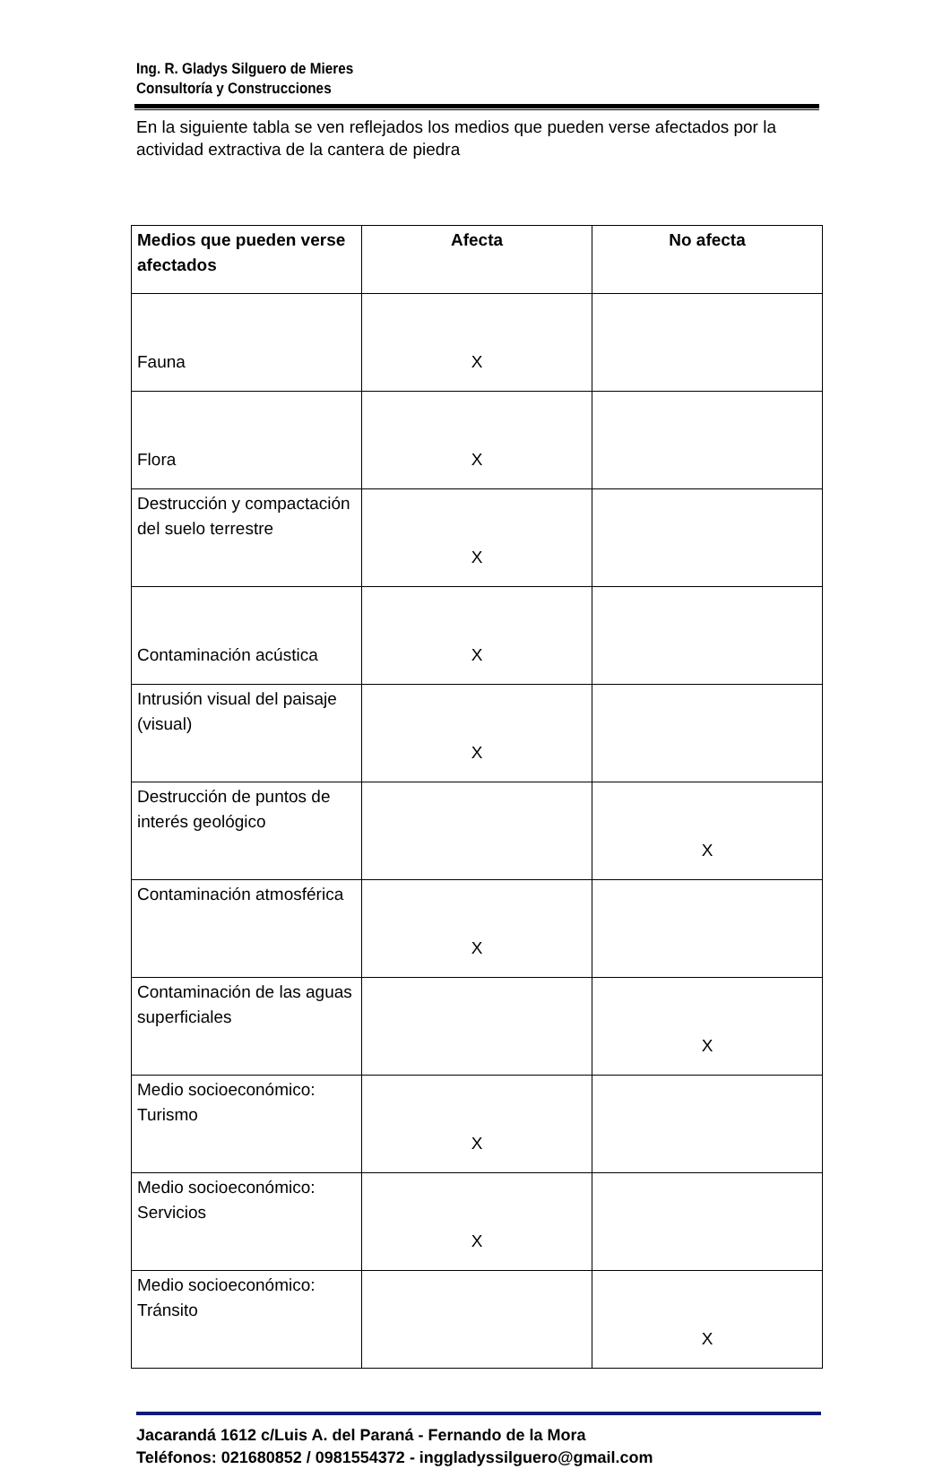Ing. R. Gladys Silguero de Mieres
Consultoría y Construcciones
En la siguiente tabla se ven reflejados los medios que pueden verse afectados por la actividad extractiva de la cantera de piedra
| Medios que pueden verse afectados | Afecta | No afecta |
| --- | --- | --- |
| Fauna | X | |
| Flora | X | |
| Destrucción y compactación del suelo terrestre | X | |
| Contaminación acústica | X | |
| Intrusión visual del paisaje (visual) | X | |
| Destrucción de puntos de interés geológico | | X |
| Contaminación atmosférica | X | |
| Contaminación de las aguas superficiales | | X |
| Medio socioeconómico: Turismo | X | |
| Medio socioeconómico: Servicios | X | |
| Medio socioeconómico: Tránsito | | X |
Jacarandá 1612 c/Luis A. del Paraná - Fernando de la Mora
Teléfonos: 021680852 / 0981554372 - inggladyssilguero@gmail.com